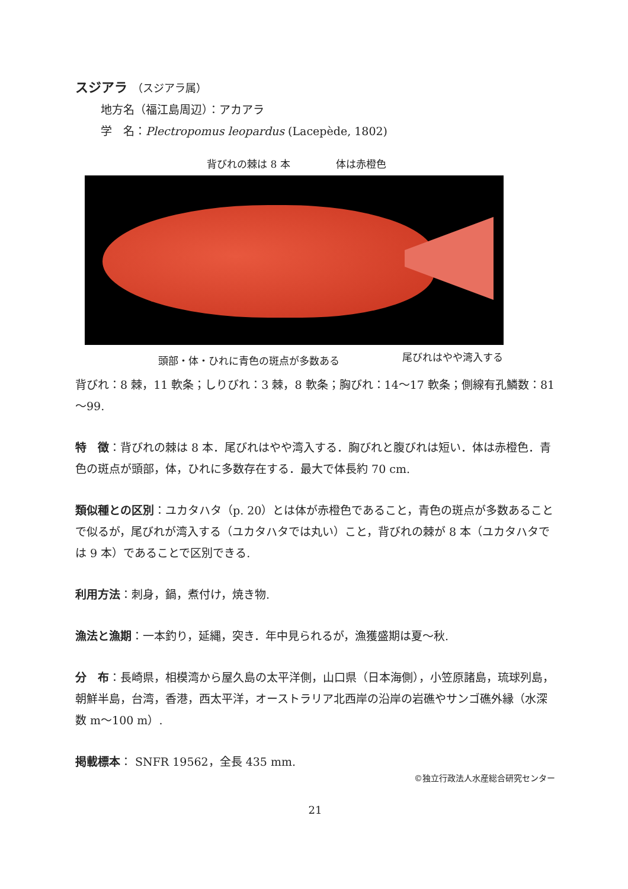スジアラ （スジアラ属）
地方名（福江島周辺）：アカアラ
学　名：Plectropomus leopardus (Lacepède, 1802)
背びれの棘は 8 本 体は赤橙色
頭部・体・ひれに青色の斑点が多数ある 尾びれはやや湾入する
背びれ：8 棘，11 軟条；しりびれ：3 棘，8 軟条；胸びれ：14～17 軟条；側線有孔鱗数：81～99.
特　徴：背びれの棘は 8 本．尾びれはやや湾入する．胸びれと腹びれは短い．体は赤橙色．青色の斑点が頭部，体，ひれに多数存在する．最大で体長約 70 cm.
類似種との区別：ユカタハタ（p. 20）とは体が赤橙色であること，青色の斑点が多数あることで似るが，尾びれが湾入する（ユカタハタでは丸い）こと，背びれの棘が 8 本（ユカタハタでは 9 本）であることで区別できる.
利用方法：刺身，鍋，煮付け，焼き物.
漁法と漁期：一本釣り，延縄，突き．年中見られるが，漁獲盛期は夏～秋.
分　布：長崎県，相模湾から屋久島の太平洋側，山口県（日本海側），小笠原諸島，琉球列島，朝鮮半島，台湾，香港，西太平洋，オーストラリア北西岸の沿岸の岩礁やサンゴ礁外縁（水深 数 m～100 m）.
掲載標本： SNFR 19562，全長 435 mm.
©独立行政法人水産総合研究センター
21